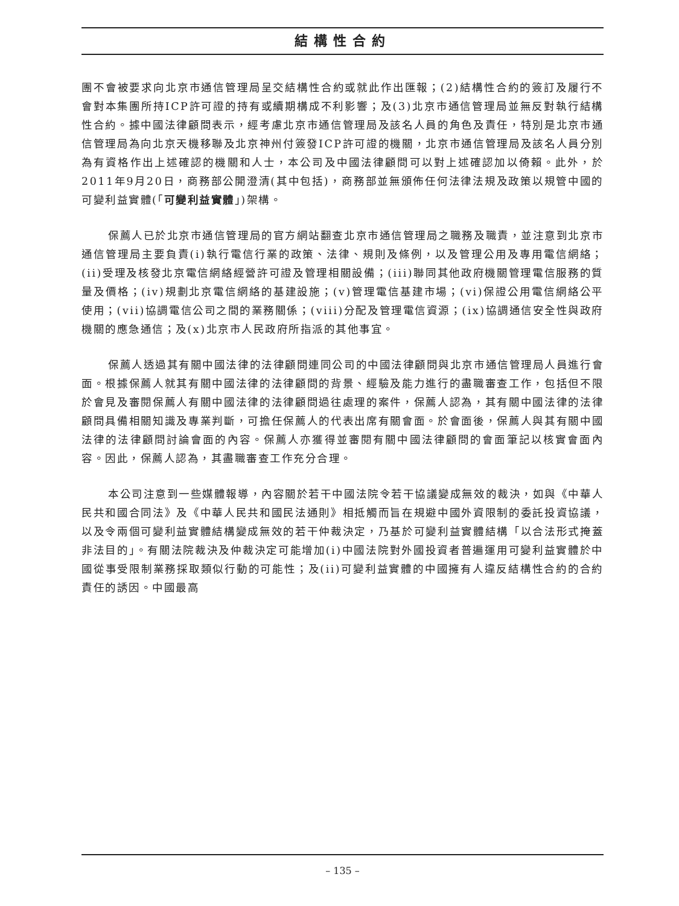結構性合約
團不會被要求向北京市通信管理局呈交結構性合約或就此作出匯報；(2)結構性合約的簽訂及履行不會對本集團所持ICP許可證的持有或續期構成不利影響；及(3)北京市通信管理局並無反對執行結構性合約。據中國法律顧問表示，經考慮北京市通信管理局及該名人員的角色及責任，特別是北京市通信管理局為向北京天機移聯及北京神州付簽發ICP許可證的機關，北京市通信管理局及該名人員分別為有資格作出上述確認的機關和人士，本公司及中國法律顧問可以對上述確認加以倚賴。此外，於2011年9月20日，商務部公開澄清(其中包括)，商務部並無頒佈任何法律法規及政策以規管中國的可變利益實體(「可變利益實體」)架構。
保薦人已於北京市通信管理局的官方網站翻查北京市通信管理局之職務及職責，並注意到北京市通信管理局主要負責(i)執行電信行業的政策、法律、規則及條例，以及管理公用及專用電信網絡；(ii)受理及核發北京電信網絡經營許可證及管理相關設備；(iii)聯同其他政府機關管理電信服務的質量及價格；(iv)規劃北京電信網絡的基建設施；(v)管理電信基建市場；(vi)保證公用電信網絡公平使用；(vii)協調電信公司之間的業務關係；(viii)分配及管理電信資源；(ix)協調通信安全性與政府機關的應急通信；及(x)北京市人民政府所指派的其他事宜。
保薦人透過其有關中國法律的法律顧問連同公司的中國法律顧問與北京市通信管理局人員進行會面。根據保薦人就其有關中國法律的法律顧問的背景、經驗及能力進行的盡職審查工作，包括但不限於會見及審閱保薦人有關中國法律的法律顧問過往處理的案件，保薦人認為，其有關中國法律的法律顧問具備相關知識及專業判斷，可擔任保薦人的代表出席有關會面。於會面後，保薦人與其有關中國法律的法律顧問討論會面的內容。保薦人亦獲得並審閱有關中國法律顧問的會面筆記以核實會面內容。因此，保薦人認為，其盡職審查工作充分合理。
本公司注意到一些媒體報導，內容關於若干中國法院令若干協議變成無效的裁決，如與《中華人民共和國合同法》及《中華人民共和國民法通則》相抵觸而旨在規避中國外資限制的委託投資協議，以及令兩個可變利益實體結構變成無效的若干仲裁決定，乃基於可變利益實體結構「以合法形式掩蓋非法目的」。有關法院裁決及仲裁決定可能增加(i)中國法院對外國投資者普遍運用可變利益實體於中國從事受限制業務採取類似行動的可能性；及(ii)可變利益實體的中國擁有人違反結構性合約的合約責任的誘因。中國最高
– 135 –